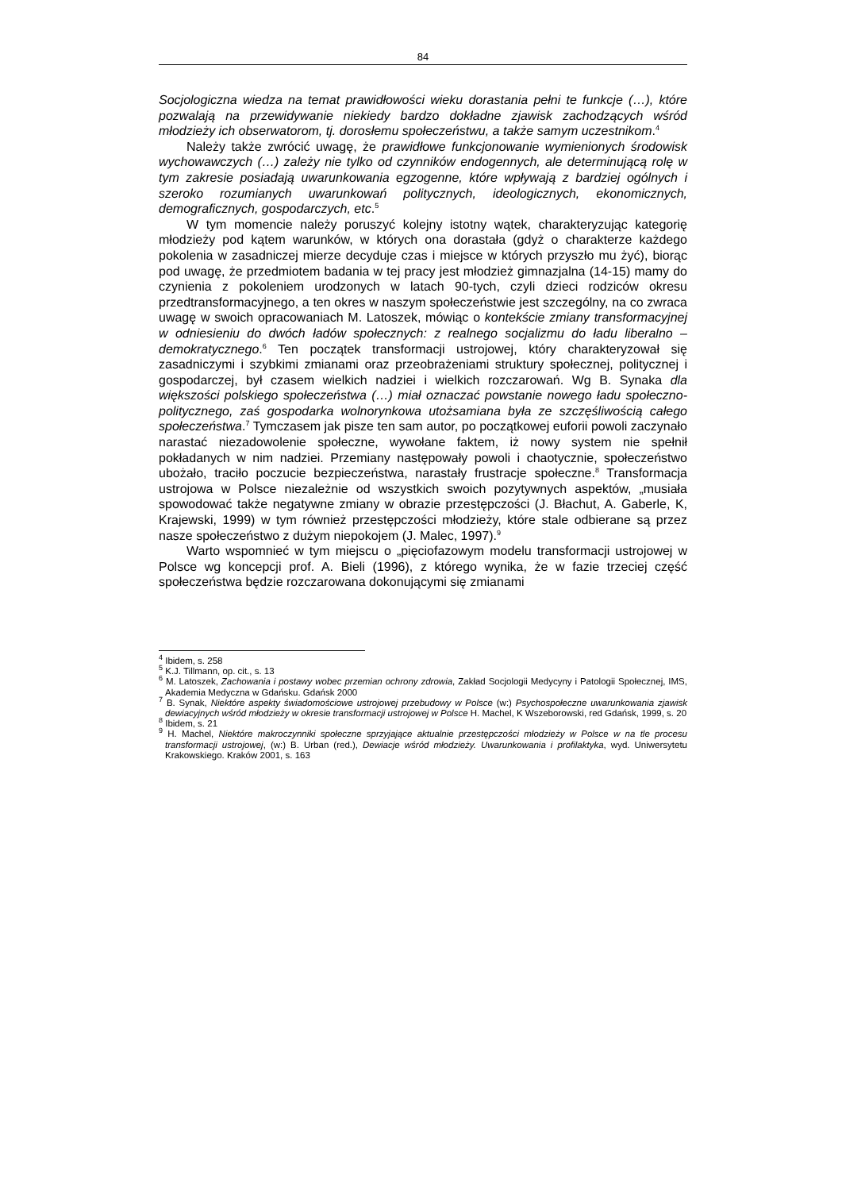84
Socjologiczna wiedza na temat prawidłowości wieku dorastania pełni te funkcje (…), które pozwalają na przewidywanie niekiedy bardzo dokładne zjawisk zachodzących wśród młodzieży ich obserwatorom, tj. dorosłemu społeczeństwu, a także samym uczestnikom.<sup>4</sup>
Należy także zwrócić uwagę, że prawidłowe funkcjonowanie wymienionych środowisk wychowawczych (…) zależy nie tylko od czynników endogennych, ale determinującą rolę w tym zakresie posiadają uwarunkowania egzogenne, które wpływają z bardziej ogólnych i szeroko rozumianych uwarunkowań politycznych, ideologicznych, ekonomicznych, demograficznych, gospodarczych, etc.<sup>5</sup>
W tym momencie należy poruszyć kolejny istotny wątek, charakteryzując kategorię młodzieży pod kątem warunków, w których ona dorastała (gdyż o charakterze każdego pokolenia w zasadniczej mierze decyduje czas i miejsce w których przyszło mu żyć), biorąc pod uwagę, że przedmiotem badania w tej pracy jest młodzież gimnazjalna (14-15) mamy do czynienia z pokoleniem urodzonych w latach 90-tych, czyli dzieci rodziców okresu przedtransformacyjnego, a ten okres w naszym społeczeństwie jest szczególny, na co zwraca uwagę w swoich opracowaniach M. Latoszek, mówiąc o kontekście zmiany transformacyjnej w odniesieniu do dwóch ładów społecznych: z realnego socjalizmu do ładu liberalno – demokratycznego.<sup>6</sup> Ten początek transformacji ustrojowej, który charakteryzował się zasadniczymi i szybkimi zmianami oraz przeobrażeniami struktury społecznej, politycznej i gospodarczej, był czasem wielkich nadziei i wielkich rozczarowań. Wg B. Synaka dla większości polskiego społeczeństwa (…) miał oznaczać powstanie nowego ładu społeczno-politycznego, zaś gospodarka wolnorynkowa utożsamiana była ze szczęśliwością całego społeczeństwa.<sup>7</sup> Tymczasem jak pisze ten sam autor, po początkowej euforii powoli zaczynało narastać niezadowolenie społeczne, wywołane faktem, iż nowy system nie spełnił pokładanych w nim nadziei. Przemiany następowały powoli i chaotycznie, społeczeństwo ubożało, traciło poczucie bezpieczeństwa, narastały frustracje społeczne.<sup>8</sup> Transformacja ustrojowa w Polsce niezależnie od wszystkich swoich pozytywnych aspektów, „musiała spowodować także negatywne zmiany w obrazie przestępczości (J. Błachut, A. Gaberle, K, Krajewski, 1999) w tym również przestępczości młodzieży, które stale odbierane są przez nasze społeczeństwo z dużym niepokojem (J. Malec, 1997).<sup>9</sup>
Warto wspomnieć w tym miejscu o „pięciofazowym modelu transformacji ustrojowej w Polsce wg koncepcji prof. A. Bieli (1996), z którego wynika, że w fazie trzeciej część społeczeństwa będzie rozczarowana dokonującymi się zmianami
<sup>4</sup> Ibidem, s. 258
<sup>5</sup> K.J. Tillmann, op. cit., s. 13
<sup>6</sup> M. Latoszek, Zachowania i postawy wobec przemian ochrony zdrowia, Zakład Socjologii Medycyny i Patologii Społecznej, IMS, Akademia Medyczna w Gdańsku. Gdańsk 2000
<sup>7</sup> B. Synak, Niektóre aspekty świadomościowe ustrojowej przebudowy w Polsce (w:) Psychospołeczne uwarunkowania zjawisk dewiacyjnych wśród młodzieży w okresie transformacji ustrojowej w Polsce H. Machel, K Wszeborowski, red Gdańsk, 1999, s. 20
<sup>8</sup> Ibidem, s. 21
<sup>9</sup> H. Machel, Niektóre makroczynniki społeczne sprzyjające aktualnie przestępczości młodzieży w Polsce w na tle procesu transformacji ustrojowej, (w:) B. Urban (red.), Dewiacje wśród młodzieży. Uwarunkowania i profilaktyka, wyd. Uniwersytetu Krakowskiego. Kraków 2001, s. 163